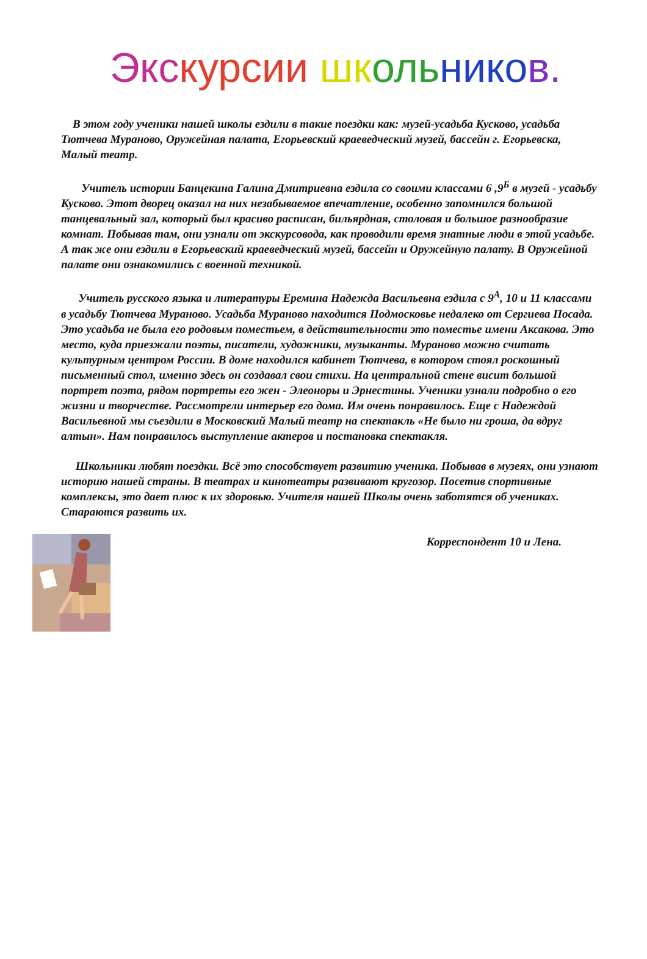Экс курсии шк оль нико в.
В этом году ученики нашей школы ездили в такие поездки как: музей-усадьба Кусково, усадьба Тютчева Мураново, Оружейная палата, Егорьевский краеведческий музей, бассейн г. Егорьевска, Малый театр.
Учитель истории Банцекина Галина Дмитриевна ездила со своими классами 6 ,9<sup>Б</sup> в музей - усадьбу Кусково. Этот дворец оказал на них незабываемое впечатление, особенно запомнился большой танцевальный зал, который был красиво расписан, бильярдная, столовая и большое разнообразие комнат. Побывав там, они узнали от экскурсовода, как проводили время знатные люди в этой усадьбе. А так же они ездили в Егорьевский краеведческий музей, бассейн и Оружейную палату. В Оружейной палате они ознакомились с военной техникой.
Учитель русского языка и литературы Еремина Надежда Васильевна ездила с 9<sup>А</sup>, 10 и 11 классами в усадьбу Тютчева Мураново. Усадьба Мураново находится Подмосковье недалеко от Сергиева Посада. Это усадьба не была его родовым поместьем, в действительности это поместье имени Аксакова. Это место, куда приезжали поэты, писатели, художники, музыканты. Мураново можно считать культурным центром России. В доме находился кабинет Тютчева, в котором стоял роскошный письменный стол, именно здесь он создавал свои стихи. На центральной стене висит большой портрет поэта, рядом портреты его жен - Элеоноры и Эрнестины. Ученики узнали подробно о его жизни и творчестве. Рассмотрели интерьер его дома. Им очень понравилось. Еще с Надеждой Васильевной мы съездили в Московский Малый театр на спектакль «Не было ни гроша, да вдруг алтын». Нам понравилось выступление актеров и постановка спектакля.
Школьники любят поездки. Всё это способствует развитию ученика. Побывав в музеях, они узнают историю нашей страны. В театрах и кинотеатры развивают кругозор. Посетив спортивные комплексы, это дает плюс к их здоровью. Учителя нашей Школы очень заботятся об учениках. Стараются развить их.
Корреспондент 10 и Лена.